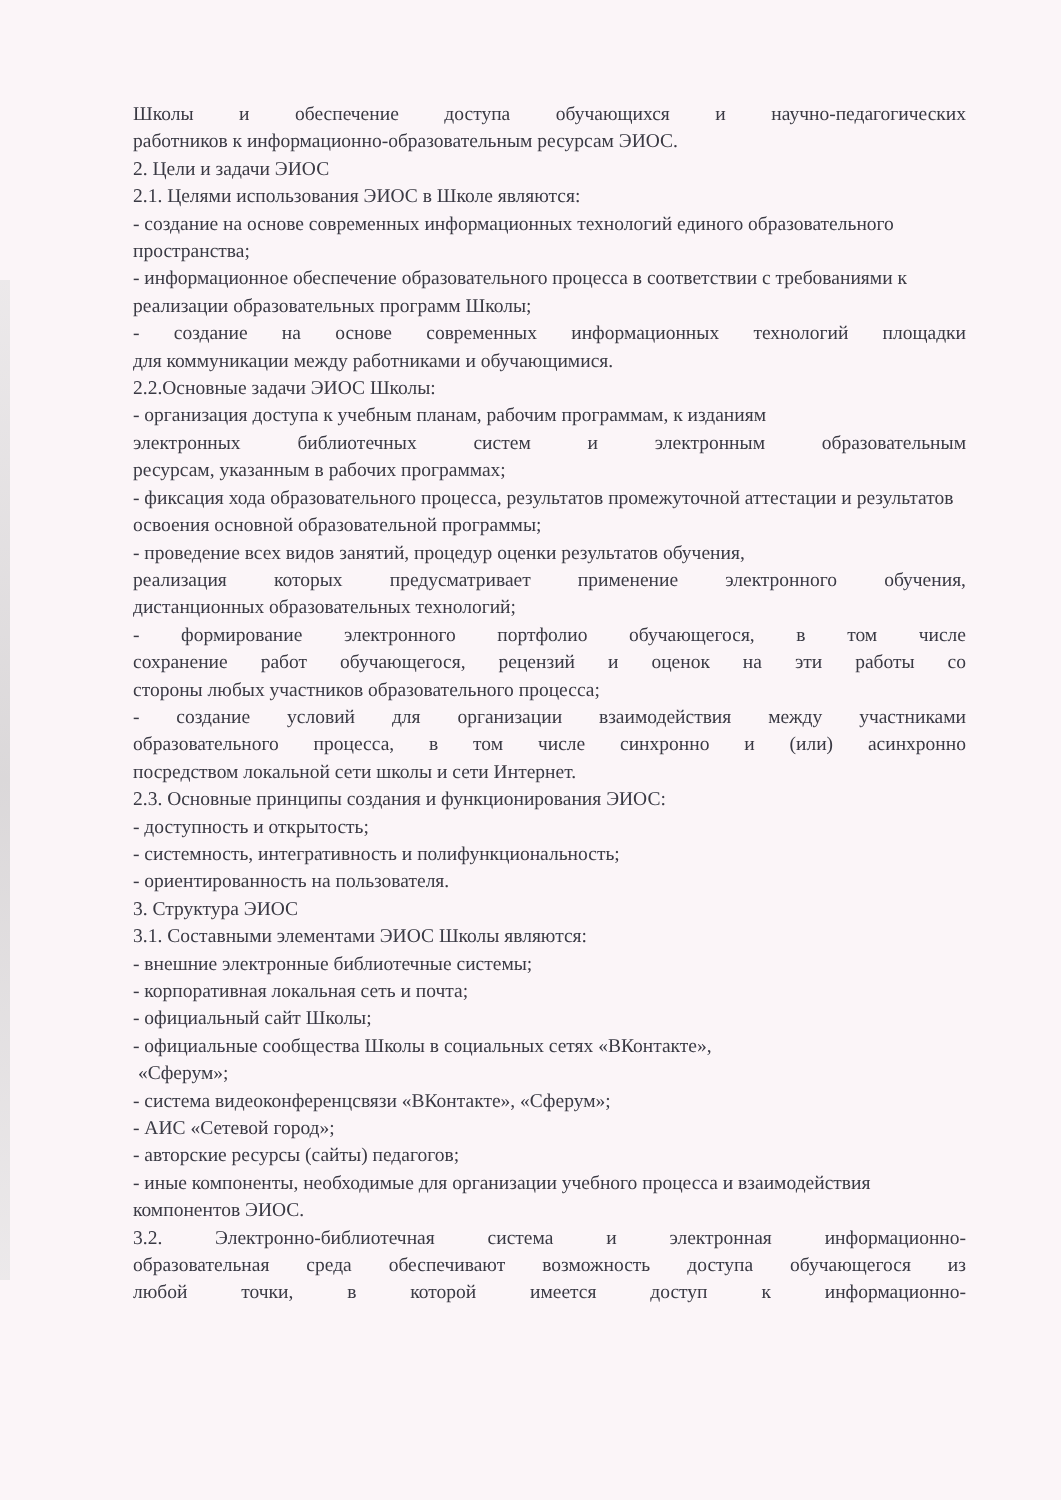Школы и обеспечение доступа обучающихся и научно-педагогических
работников к информационно-образовательным ресурсам ЭИОС.
2. Цели и задачи ЭИОС
2.1. Целями использования ЭИОС в Школе являются:
- создание на основе современных информационных технологий единого образовательного пространства;
- информационное обеспечение образовательного процесса в соответствии с требованиями к реализации образовательных программ Школы;
- создание на основе современных информационных технологий площадки
для коммуникации между работниками и обучающимися.
2.2.Основные задачи ЭИОС Школы:
- организация доступа к учебным планам, рабочим программам, к изданиям
электронных библиотечных систем и электронным образовательным
ресурсам, указанным в рабочих программах;
- фиксация хода образовательного процесса, результатов промежуточной аттестации и результатов освоения основной образовательной программы;
- проведение всех видов занятий, процедур оценки результатов обучения,
реализация которых предусматривает применение электронного обучения,
дистанционных образовательных технологий;
- формирование электронного портфолио обучающегося, в том числе
сохранение работ обучающегося, рецензий и оценок на эти работы со
стороны любых участников образовательного процесса;
- создание условий для организации взаимодействия между участниками
образовательного процесса, в том числе синхронно и (или) асинхронно
посредством локальной сети школы и сети Интернет.
2.3. Основные принципы создания и функционирования ЭИОС:
- доступность и открытость;
- системность, интегративность и полифункциональность;
- ориентированность на пользователя.
3. Структура ЭИОС
3.1. Составными элементами ЭИОС Школы являются:
- внешние электронные библиотечные системы;
- корпоративная локальная сеть и почта;
- официальный сайт Школы;
- официальные сообщества Школы в социальных сетях «ВКонтакте»,
«Сферум»;
- система видеоконференцсвязи «ВКонтакте», «Сферум»;
- АИС «Сетевой город»;
- авторские ресурсы (сайты) педагогов;
- иные компоненты, необходимые для организации учебного процесса и взаимодействия компонентов ЭИОС.
3.2. Электронно-библиотечная система и электронная информационно-
образовательная среда обеспечивают возможность доступа обучающегося из
любой точки, в которой имеется доступ к информационно-